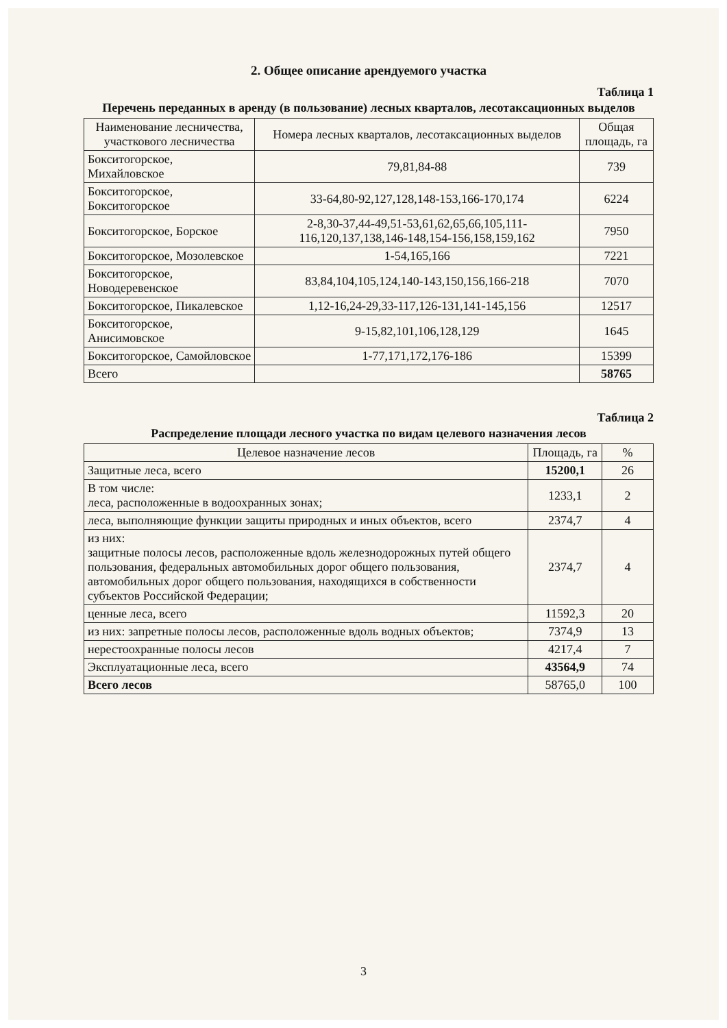2. Общее описание арендуемого участка
Таблица 1
Перечень переданных в аренду (в пользование) лесных кварталов, лесотаксационных выделов
| Наименование лесничества, участкового лесничества | Номера лесных кварталов, лесотаксационных выделов | Общая площадь, га |
| --- | --- | --- |
| Бокситогорское, Михайловское | 79,81,84-88 | 739 |
| Бокситогорское, Бокситогорское | 33-64,80-92,127,128,148-153,166-170,174 | 6224 |
| Бокситогорское, Борское | 2-8,30-37,44-49,51-53,61,62,65,66,105,111-116,120,137,138,146-148,154-156,158,159,162 | 7950 |
| Бокситогорское, Мозолевское | 1-54,165,166 | 7221 |
| Бокситогорское, Новодеревенское | 83,84,104,105,124,140-143,150,156,166-218 | 7070 |
| Бокситогорское, Пикалевское | 1,12-16,24-29,33-117,126-131,141-145,156 | 12517 |
| Бокситогорское, Анисимовское | 9-15,82,101,106,128,129 | 1645 |
| Бокситогорское, Самойловское | 1-77,171,172,176-186 | 15399 |
| Всего | | 58765 |
Таблица 2
Распределение площади лесного участка по видам целевого назначения лесов
| Целевое назначение лесов | Площадь, га | % |
| --- | --- | --- |
| Защитные леса, всего | 15200,1 | 26 |
| В том числе: леса, расположенные в водоохранных зонах; | 1233,1 | 2 |
| леса, выполняющие функции защиты природных и иных объектов, всего | 2374,7 | 4 |
| из них: защитные полосы лесов, расположенные вдоль железнодорожных путей общего пользования, федеральных автомобильных дорог общего пользования, автомобильных дорог общего пользования, находящихся в собственности субъектов Российской Федерации; | 2374,7 | 4 |
| ценные леса, всего | 11592,3 | 20 |
| из них: запретные полосы лесов, расположенные вдоль водных объектов; | 7374,9 | 13 |
| нерестоохранные полосы лесов | 4217,4 | 7 |
| Эксплуатационные леса, всего | 43564,9 | 74 |
| Всего лесов | 58765,0 | 100 |
3